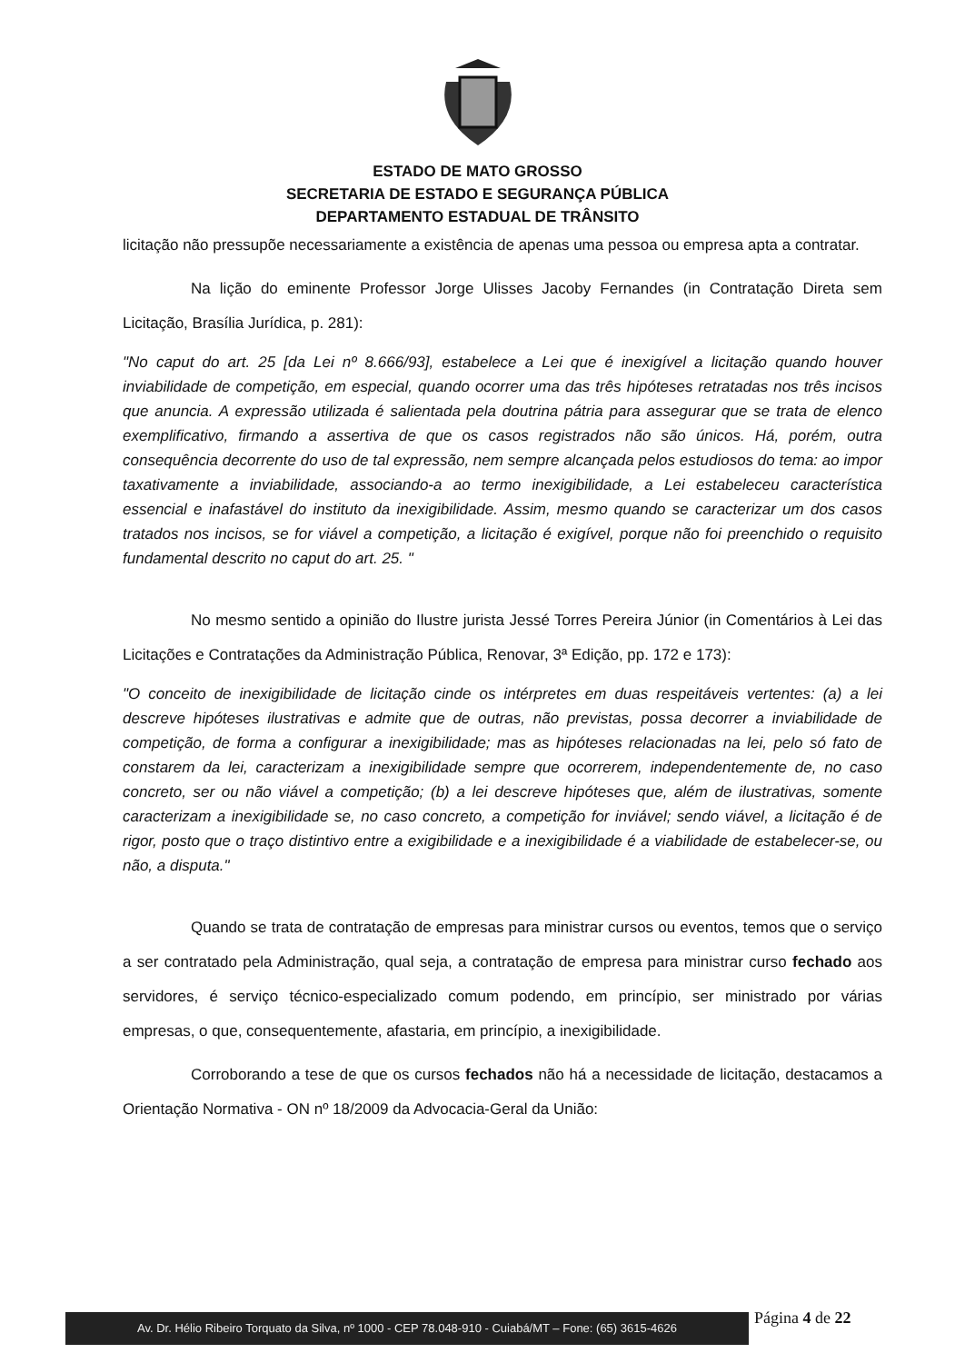ESTADO DE MATO GROSSO
SECRETARIA DE ESTADO E SEGURANÇA PÚBLICA
DEPARTAMENTO ESTADUAL DE TRÂNSITO
licitação não pressupõe necessariamente a existência de apenas uma pessoa ou empresa apta a contratar.
Na lição do eminente Professor Jorge Ulisses Jacoby Fernandes (in Contratação Direta sem Licitação, Brasília Jurídica, p. 281):
"No caput do art. 25 [da Lei nº 8.666/93], estabelece a Lei que é inexigível a licitação quando houver inviabilidade de competição, em especial, quando ocorrer uma das três hipóteses retratadas nos três incisos que anuncia. A expressão utilizada é salientada pela doutrina pátria para assegurar que se trata de elenco exemplificativo, firmando a assertiva de que os casos registrados não são únicos. Há, porém, outra consequência decorrente do uso de tal expressão, nem sempre alcançada pelos estudiosos do tema: ao impor taxativamente a inviabilidade, associando-a ao termo inexigibilidade, a Lei estabeleceu característica essencial e inafastável do instituto da inexigibilidade. Assim, mesmo quando se caracterizar um dos casos tratados nos incisos, se for viável a competição, a licitação é exigível, porque não foi preenchido o requisito fundamental descrito no caput do art. 25. "
No mesmo sentido a opinião do Ilustre jurista Jessé Torres Pereira Júnior (in Comentários à Lei das Licitações e Contratações da Administração Pública, Renovar, 3ª Edição, pp. 172 e 173):
"O conceito de inexigibilidade de licitação cinde os intérpretes em duas respeitáveis vertentes: (a) a lei descreve hipóteses ilustrativas e admite que de outras, não previstas, possa decorrer a inviabilidade de competição, de forma a configurar a inexigibilidade; mas as hipóteses relacionadas na lei, pelo só fato de constarem da lei, caracterizam a inexigibilidade sempre que ocorrerem, independentemente de, no caso concreto, ser ou não viável a competição; (b) a lei descreve hipóteses que, além de ilustrativas, somente caracterizam a inexigibilidade se, no caso concreto, a competição for inviável; sendo viável, a licitação é de rigor, posto que o traço distintivo entre a exigibilidade e a inexigibilidade é a viabilidade de estabelecer-se, ou não, a disputa."
Quando se trata de contratação de empresas para ministrar cursos ou eventos, temos que o serviço a ser contratado pela Administração, qual seja, a contratação de empresa para ministrar curso fechado aos servidores, é serviço técnico-especializado comum podendo, em princípio, ser ministrado por várias empresas, o que, consequentemente, afastaria, em princípio, a inexigibilidade.
Corroborando a tese de que os cursos fechados não há a necessidade de licitação, destacamos a Orientação Normativa - ON nº 18/2009 da Advocacia-Geral da União:
Av. Dr. Hélio Ribeiro Torquato da Silva, nº 1000 - CEP 78.048-910 - Cuiabá/MT – Fone: (65) 3615-4626
Página 4 de 22